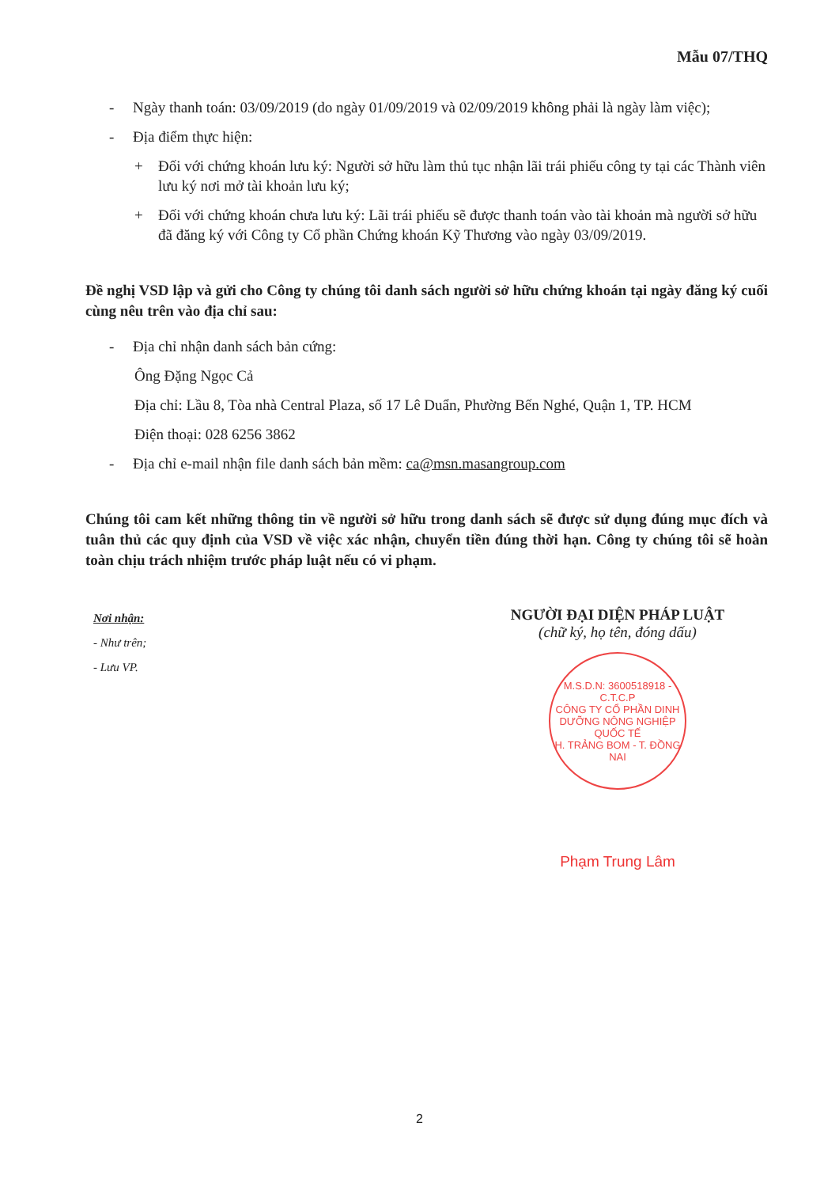Mẫu 07/THQ
- Ngày thanh toán: 03/09/2019 (do ngày 01/09/2019 và 02/09/2019 không phải là ngày làm việc);
- Địa điểm thực hiện:
+ Đối với chứng khoán lưu ký: Người sở hữu làm thủ tục nhận lãi trái phiếu công ty tại các Thành viên lưu ký nơi mở tài khoản lưu ký;
+ Đối với chứng khoán chưa lưu ký: Lãi trái phiếu sẽ được thanh toán vào tài khoản mà người sở hữu đã đăng ký với Công ty Cổ phần Chứng khoán Kỹ Thương vào ngày 03/09/2019.
Đề nghị VSD lập và gửi cho Công ty chúng tôi danh sách người sở hữu chứng khoán tại ngày đăng ký cuối cùng nêu trên vào địa chỉ sau:
- Địa chỉ nhận danh sách bản cứng:
Ông Đặng Ngọc Cả
Địa chỉ: Lầu 8, Tòa nhà Central Plaza, số 17 Lê Duẩn, Phường Bến Nghé, Quận 1, TP. HCM
Điện thoại: 028 6256 3862
- Địa chỉ e-mail nhận file danh sách bản mềm: ca@msn.masangroup.com
Chúng tôi cam kết những thông tin về người sở hữu trong danh sách sẽ được sử dụng đúng mục đích và tuân thủ các quy định của VSD về việc xác nhận, chuyển tiền đúng thời hạn. Công ty chúng tôi sẽ hoàn toàn chịu trách nhiệm trước pháp luật nếu có vi phạm.
Nơi nhận:
- Như trên;
- Lưu VP.
NGƯỜI ĐẠI DIỆN PHÁP LUẬT
(chữ ký, họ tên, đóng dấu)
M.S.D.N: 3600518918 - C.T.C.P
CÔNG TY CỔ PHẦN DINH DƯỠNG NÔNG NGHIỆP QUỐC TẾ
H. TRẢNG BOM - T. ĐỒNG NAI
Phạm Trung Lâm
2